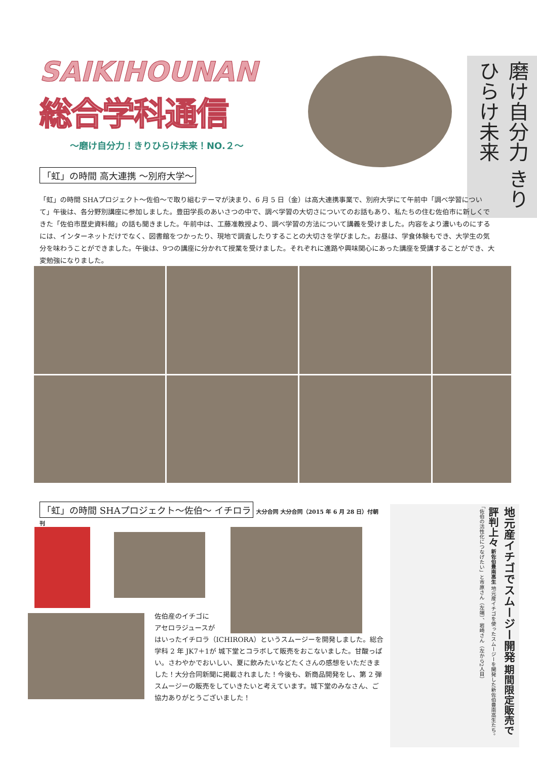SAIKIHOUNAN
総合学科通信
～磨け自分力！きりひらけ未来！NO.２～
磨け自分力 きりひらけ未来
「虹」の時間 高大連携 ～別府大学～
「虹」の時間 SHAプロジェクト～佐伯～で取り組むテーマが決まり、6 月 5 日（金）は高大連携事業で、別府大学にて午前中「調べ学習について」午後は、各分野別講座に参加しました。豊田学長のあいさつの中で、調べ学習の大切さについてのお話もあり、私たちの住む佐伯市に新しくできた「佐伯市歴史資料館」の話も聞きました。午前中は、工藤准教授より、調べ学習の方法について講義を受けました。内容をより濃いものにするには、インターネットだけでなく、図書館をつかったり、現地で調査したりすることの大切さを学びました。お昼は、学食体験もでき、大学生の気分を味わうことができました。午後は、9つの講座に分かれて授業を受けました。それぞれに進路や興味関心にあった講座を受講することができ、大変勉強になりました。
「虹」の時間 SHAプロジェクト～佐伯～ イチロラ
大分合同 大分合同（2015 年 6 月 28 日）付朝刊
佐伯産のイチゴに
アセロラジュースが
はいったイチロラ（ICHIRORA）というスムージーを開発しました。総合学科 2 年 JK7＋1が 城下堂とコラボして販売をおこないました。甘酸っぱい。さわやかでおいしい、夏に飲みたいなどたくさんの感想をいただきました！大分合同新聞に掲載されました！今後も、新商品開発をし、第 2 弾スムージーの販売をしていきたいと考えています。城下堂のみなさん、ご協力ありがとうございました！
地元産イチゴでスムージー開発 期間限定販売で評判上々 新佐伯豊南高生 地元産イチゴを使ったスムージーを開発した新佐伯豊南高生たち。「佐伯の活性化につなげたい」と市原さん（左端）、岩崎さん（左から2人目）